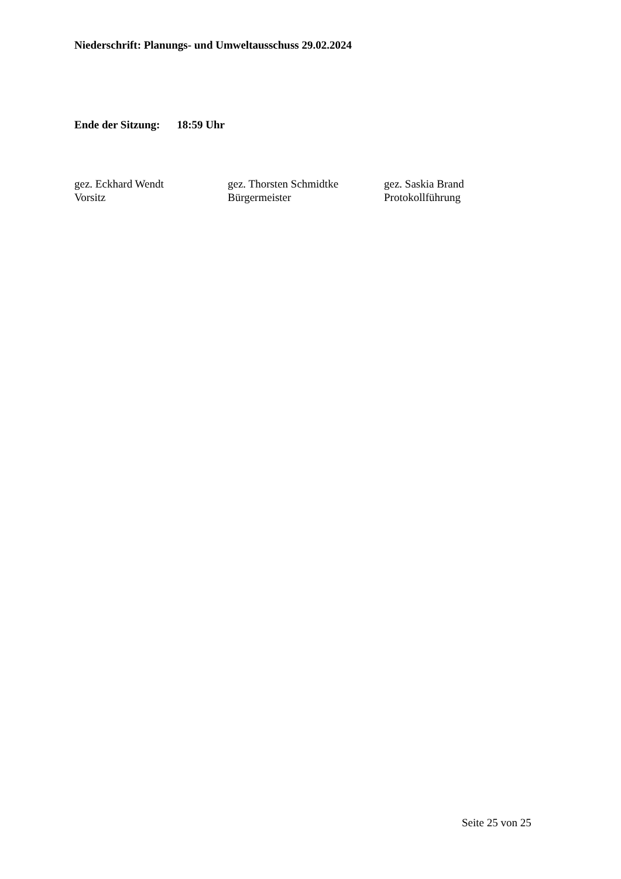Niederschrift: Planungs- und Umweltausschuss 29.02.2024
Ende der Sitzung: 18:59 Uhr
gez. Eckhard Wendt
Vorsitz
gez. Thorsten Schmidtke
Bürgermeister
gez. Saskia Brand
Protokollführung
Seite 25 von 25